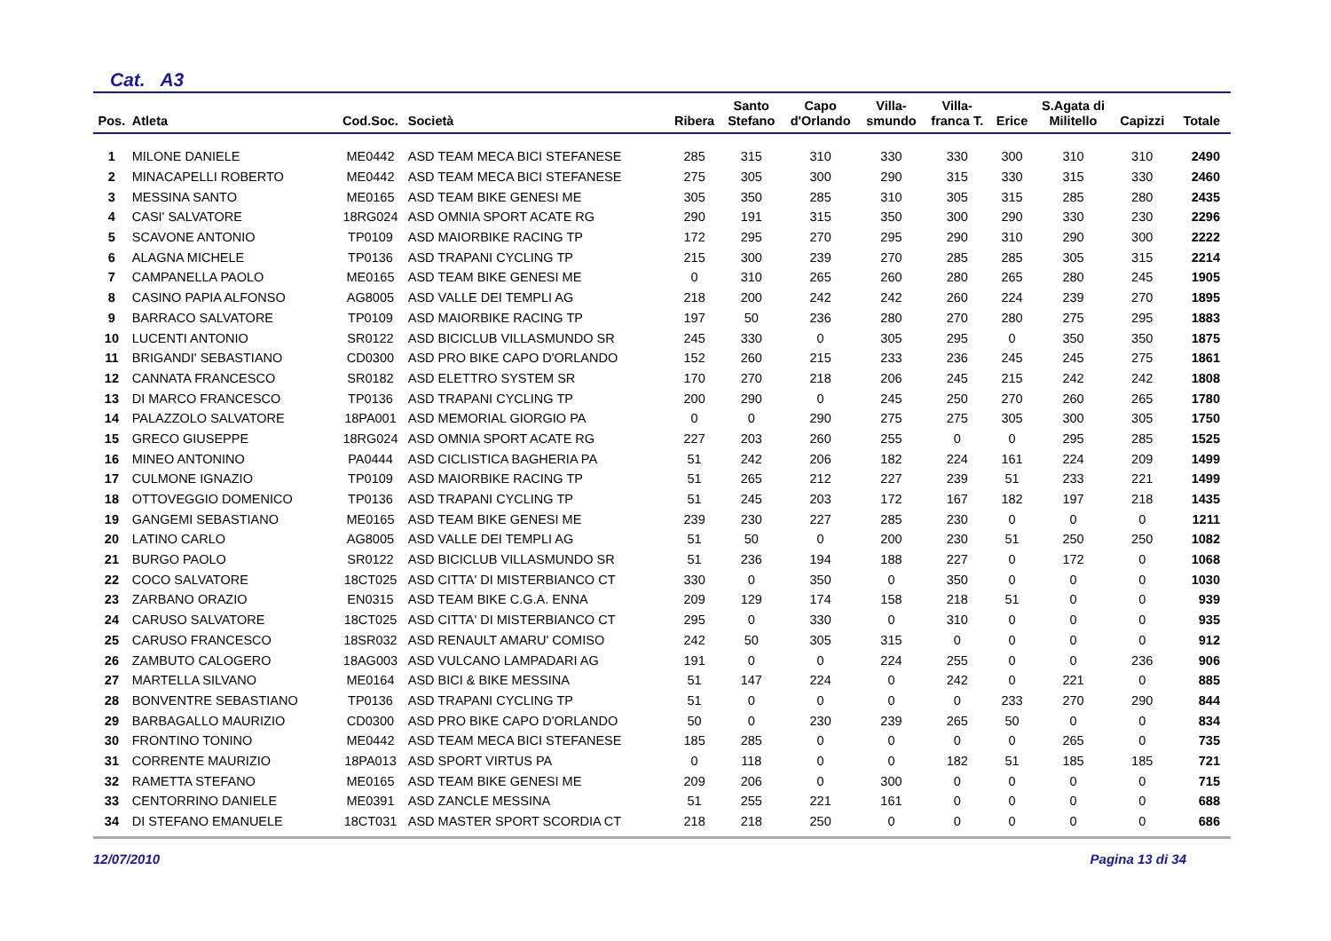Cat. A3
| Pos. | Atleta | Cod.Soc. | Società | Ribera | Santo Stefano | Capo d'Orlando | Villa- smundo | Villa- franca T. | Erice | S.Agata di Militello | Capizzi | Totale |
| --- | --- | --- | --- | --- | --- | --- | --- | --- | --- | --- | --- | --- |
| 1 | MILONE DANIELE | ME0442 | ASD TEAM MECA BICI STEFANESE | 285 | 315 | 310 | 330 | 330 | 300 | 310 | 310 | 2490 |
| 2 | MINACAPELLI ROBERTO | ME0442 | ASD TEAM MECA BICI STEFANESE | 275 | 305 | 300 | 290 | 315 | 330 | 315 | 330 | 2460 |
| 3 | MESSINA SANTO | ME0165 | ASD TEAM BIKE GENESI ME | 305 | 350 | 285 | 310 | 305 | 315 | 285 | 280 | 2435 |
| 4 | CASI' SALVATORE | 18RG024 | ASD OMNIA SPORT ACATE RG | 290 | 191 | 315 | 350 | 300 | 290 | 330 | 230 | 2296 |
| 5 | SCAVONE ANTONIO | TP0109 | ASD MAIORBIKE RACING TP | 172 | 295 | 270 | 295 | 290 | 310 | 290 | 300 | 2222 |
| 6 | ALAGNA MICHELE | TP0136 | ASD TRAPANI CYCLING TP | 215 | 300 | 239 | 270 | 285 | 285 | 305 | 315 | 2214 |
| 7 | CAMPANELLA PAOLO | ME0165 | ASD TEAM BIKE GENESI ME | 0 | 310 | 265 | 260 | 280 | 265 | 280 | 245 | 1905 |
| 8 | CASINO PAPIA ALFONSO | AG8005 | ASD VALLE DEI TEMPLI AG | 218 | 200 | 242 | 242 | 260 | 224 | 239 | 270 | 1895 |
| 9 | BARRACO SALVATORE | TP0109 | ASD MAIORBIKE RACING TP | 197 | 50 | 236 | 280 | 270 | 280 | 275 | 295 | 1883 |
| 10 | LUCENTI ANTONIO | SR0122 | ASD BICICLUB VILLASMUNDO SR | 245 | 330 | 0 | 305 | 295 | 0 | 350 | 350 | 1875 |
| 11 | BRIGANDI' SEBASTIANO | CD0300 | ASD PRO BIKE CAPO D'ORLANDO | 152 | 260 | 215 | 233 | 236 | 245 | 245 | 275 | 1861 |
| 12 | CANNATA FRANCESCO | SR0182 | ASD ELETTRO SYSTEM SR | 170 | 270 | 218 | 206 | 245 | 215 | 242 | 242 | 1808 |
| 13 | DI MARCO FRANCESCO | TP0136 | ASD TRAPANI CYCLING TP | 200 | 290 | 0 | 245 | 250 | 270 | 260 | 265 | 1780 |
| 14 | PALAZZOLO SALVATORE | 18PA001 | ASD MEMORIAL GIORGIO PA | 0 | 0 | 290 | 275 | 275 | 305 | 300 | 305 | 1750 |
| 15 | GRECO GIUSEPPE | 18RG024 | ASD OMNIA SPORT ACATE RG | 227 | 203 | 260 | 255 | 0 | 0 | 295 | 285 | 1525 |
| 16 | MINEO ANTONINO | PA0444 | ASD CICLISTICA BAGHERIA PA | 51 | 242 | 206 | 182 | 224 | 161 | 224 | 209 | 1499 |
| 17 | CULMONE IGNAZIO | TP0109 | ASD MAIORBIKE RACING TP | 51 | 265 | 212 | 227 | 239 | 51 | 233 | 221 | 1499 |
| 18 | OTTOVEGGIO DOMENICO | TP0136 | ASD TRAPANI CYCLING TP | 51 | 245 | 203 | 172 | 167 | 182 | 197 | 218 | 1435 |
| 19 | GANGEMI SEBASTIANO | ME0165 | ASD TEAM BIKE GENESI ME | 239 | 230 | 227 | 285 | 230 | 0 | 0 | 0 | 1211 |
| 20 | LATINO CARLO | AG8005 | ASD VALLE DEI TEMPLI AG | 51 | 50 | 0 | 200 | 230 | 51 | 250 | 250 | 1082 |
| 21 | BURGO PAOLO | SR0122 | ASD BICICLUB VILLASMUNDO SR | 51 | 236 | 194 | 188 | 227 | 0 | 172 | 0 | 1068 |
| 22 | COCO SALVATORE | 18CT025 | ASD CITTA' DI MISTERBIANCO CT | 330 | 0 | 350 | 0 | 350 | 0 | 0 | 0 | 1030 |
| 23 | ZARBANO ORAZIO | EN0315 | ASD TEAM BIKE C.G.A. ENNA | 209 | 129 | 174 | 158 | 218 | 51 | 0 | 0 | 939 |
| 24 | CARUSO SALVATORE | 18CT025 | ASD CITTA' DI MISTERBIANCO CT | 295 | 0 | 330 | 0 | 310 | 0 | 0 | 0 | 935 |
| 25 | CARUSO FRANCESCO | 18SR032 | ASD RENAULT AMARU' COMISO | 242 | 50 | 305 | 315 | 0 | 0 | 0 | 0 | 912 |
| 26 | ZAMBUTO CALOGERO | 18AG003 | ASD VULCANO LAMPADARI AG | 191 | 0 | 0 | 224 | 255 | 0 | 0 | 236 | 906 |
| 27 | MARTELLA SILVANO | ME0164 | ASD BICI & BIKE MESSINA | 51 | 147 | 224 | 0 | 242 | 0 | 221 | 0 | 885 |
| 28 | BONVENTRE SEBASTIANO | TP0136 | ASD TRAPANI CYCLING TP | 51 | 0 | 0 | 0 | 0 | 233 | 270 | 290 | 844 |
| 29 | BARBAGALLO MAURIZIO | CD0300 | ASD PRO BIKE CAPO D'ORLANDO | 50 | 0 | 230 | 239 | 265 | 50 | 0 | 0 | 834 |
| 30 | FRONTINO TONINO | ME0442 | ASD TEAM MECA BICI STEFANESE | 185 | 285 | 0 | 0 | 0 | 0 | 265 | 0 | 735 |
| 31 | CORRENTE MAURIZIO | 18PA013 | ASD SPORT VIRTUS PA | 0 | 118 | 0 | 0 | 182 | 51 | 185 | 185 | 721 |
| 32 | RAMETTA STEFANO | ME0165 | ASD TEAM BIKE GENESI ME | 209 | 206 | 0 | 300 | 0 | 0 | 0 | 0 | 715 |
| 33 | CENTORRINO DANIELE | ME0391 | ASD ZANCLE MESSINA | 51 | 255 | 221 | 161 | 0 | 0 | 0 | 0 | 688 |
| 34 | DI STEFANO EMANUELE | 18CT031 | ASD MASTER SPORT SCORDIA CT | 218 | 218 | 250 | 0 | 0 | 0 | 0 | 0 | 686 |
12/07/2010 Pagina 13 di 34